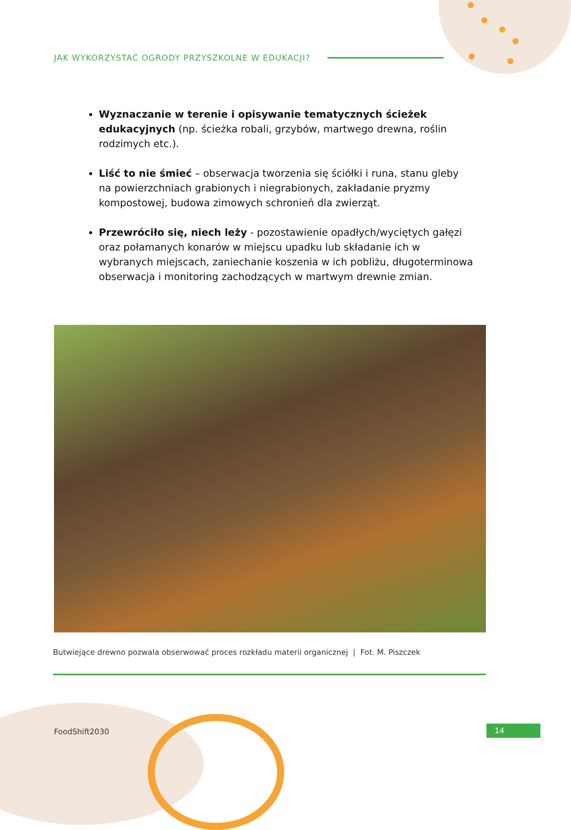JAK WYKORZYSTAĆ OGRODY PRZYSZKOLNE W EDUKACJI?
Wyznaczanie w terenie i opisywanie tematycznych ścieżek edukacyjnych (np. ścieżka robali, grzybów, martwego drewna, roślin rodzimych etc.).
Liść to nie śmieć – obserwacja tworzenia się ściółki i runa, stanu gleby na powierzchniach grabionych i niegrabionych, zakładanie pryzmy kompostowej, budowa zimowych schronień dla zwierząt.
Przewróciło się, niech leży - pozostawienie opadłych/wyciętych gałęzi oraz połamanych konarów w miejscu upadku lub składanie ich w wybranych miejscach, zaniechanie koszenia w ich pobliżu, długoterminowa obserwacja i monitoring zachodzących w martwym drewnie zmian.
Butwiejące drewno pozwala obserwować proces rozkładu materii organicznej | Fot. M. Piszczek
FoodShift2030 14